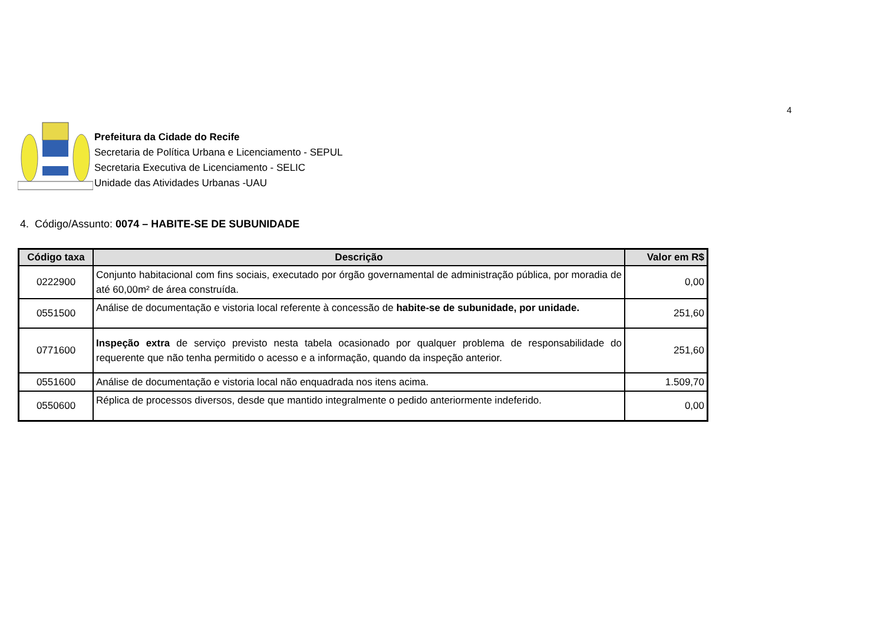4
Prefeitura da Cidade do Recife
Secretaria de Política Urbana e Licenciamento - SEPUL
Secretaria Executiva de Licenciamento - SELIC
Unidade das Atividades Urbanas -UAU
4. Código/Assunto: 0074 – HABITE-SE DE SUBUNIDADE
| Código taxa | Descrição | Valor em R$ |
| --- | --- | --- |
| 0222900 | Conjunto habitacional com fins sociais, executado por órgão governamental de administração pública, por moradia de até 60,00m² de área construída. | 0,00 |
| 0551500 | Análise de documentação e vistoria local referente à concessão de habite-se de subunidade, por unidade. | 251,60 |
| 0771600 | Inspeção extra de serviço previsto nesta tabela ocasionado por qualquer problema de responsabilidade do requerente que não tenha permitido o acesso e a informação, quando da inspeção anterior. | 251,60 |
| 0551600 | Análise de documentação e vistoria local não enquadrada nos itens acima. | 1.509,70 |
| 0550600 | Réplica de processos diversos, desde que mantido integralmente o pedido anteriormente indeferido. | 0,00 |